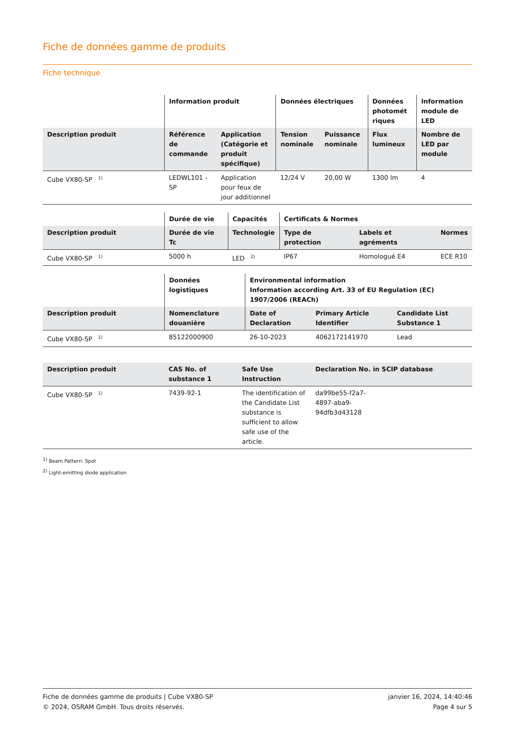Fiche de données gamme de produits
Fiche technique
| | Information produit | | Données électriques | | Données photomét riques | Information module de LED |
| --- | --- | --- | --- | --- | --- | --- |
| Description produit | Référence de commande | Application (Catégorie et produit spécifique) | Tension nominale | Puissance nominale | Flux lumineux | Nombre de LED par module |
| Cube VX80-SP <sup>1)</sup> | LEDWL101 -SP | Application pour feux de jour additionnel | 12/24 V | 20,00 W | 1300 lm | 4 |
| | Durée de vie | Capacités | Certificats & Normes | | |
| --- | --- | --- | --- | --- | --- |
| Description produit | Durée de vie Tc | Technologie | Type de protection | Labels et agréments | Normes |
| Cube VX80-SP <sup>1)</sup> | 5000 h | LED <sup>2)</sup> | IP67 | Homologué E4 | ECE R10 |
| | Données logistiques | Environmental information Information according Art. 33 of EU Regulation (EC) 1907/2006 (REACh) | | |
| --- | --- | --- | --- | --- |
| Description produit | Nomenclature douanière | Date of Declaration | Primary Article Identifier | Candidate List Substance 1 |
| Cube VX80-SP <sup>1)</sup> | 85122000900 | 26-10-2023 | 4062172141970 | Lead |
| Description produit | CAS No. of substance 1 | Safe Use Instruction | Declaration No. in SCIP database |
| --- | --- | --- | --- |
| Cube VX80-SP <sup>1)</sup> | 7439-92-1 | The identification of the Candidate List substance is sufficient to allow safe use of the article. | da99be55-f2a7- 4897-aba9- 94dfb3d43128 |
<sup>1)</sup> Beam Pattern: Spot
<sup>2)</sup> Light-emitting diode application
Fiche de données gamme de produits | Cube VX80-SP
© 2024, OSRAM GmbH. Tous droits réservés.
janvier 16, 2024, 14:40:46
Page 4 sur 5